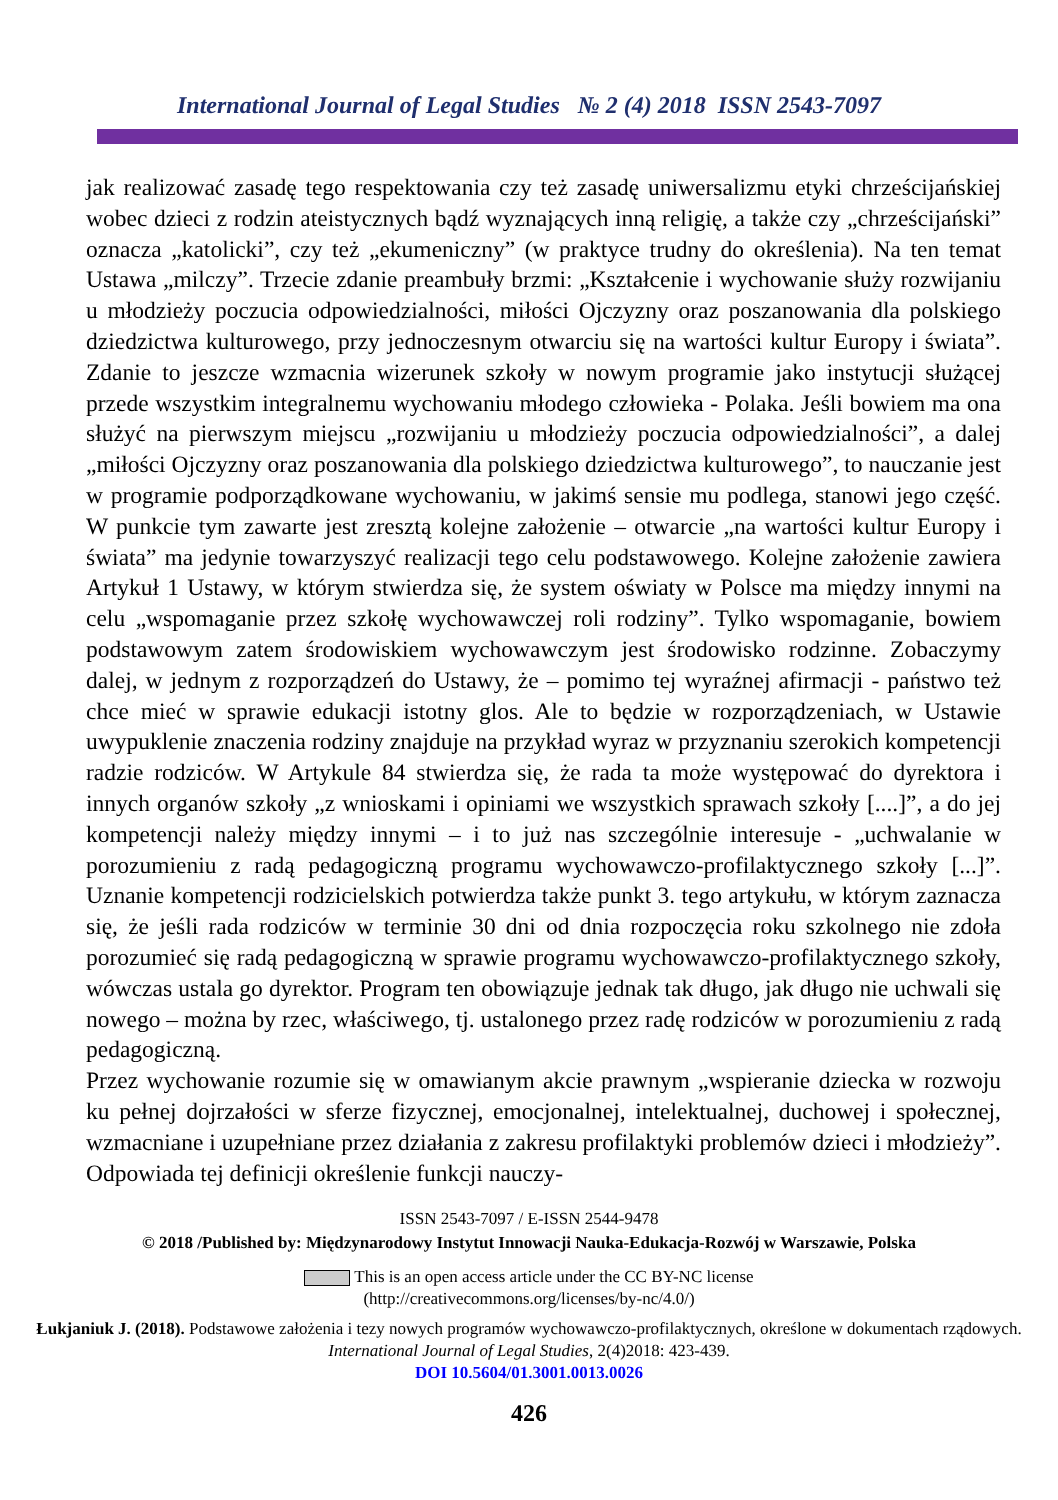International Journal of Legal Studies № 2 (4) 2018 ISSN 2543-7097
jak realizować zasadę tego respektowania czy też zasadę uniwersalizmu etyki chrześcijańskiej wobec dzieci z rodzin ateistycznych bądź wyznających inną religię, a także czy „chrześcijański” oznacza „katolicki”, czy też „ekumeniczny” (w praktyce trudny do określenia). Na ten temat Ustawa „milczy”. Trzecie zdanie preambuły brzmi: „Kształcenie i wychowanie służy rozwijaniu u młodzieży poczucia odpowiedzialności, miłości Ojczyzny oraz poszanowania dla polskiego dziedzictwa kulturowego, przy jednoczesnym otwarciu się na wartości kultur Europy i świata”. Zdanie to jeszcze wzmacnia wizerunek szkoły w nowym programie jako instytucji służącej przede wszystkim integralnemu wychowaniu młodego człowieka - Polaka. Jeśli bowiem ma ona służyć na pierwszym miejscu „rozwijaniu u młodzieży poczucia odpowiedzialności”, a dalej „miłości Ojczyzny oraz poszanowania dla polskiego dziedzictwa kulturowego”, to nauczanie jest w programie podporządkowane wychowaniu, w jakimś sensie mu podlega, stanowi jego część. W punkcie tym zawarte jest zresztą kolejne założenie – otwarcie „na wartości kultur Europy i świata” ma jedynie towarzyszyć realizacji tego celu podstawowego. Kolejne założenie zawiera Artykuł 1 Ustawy, w którym stwierdza się, że system oświaty w Polsce ma między innymi na celu „wspomaganie przez szkołę wychowawczej roli rodziny”. Tylko wspomaganie, bowiem podstawowym zatem środowiskiem wychowawczym jest środowisko rodzinne. Zobaczymy dalej, w jednym z rozporządzeń do Ustawy, że – pomimo tej wyraźnej afirmacji - państwo też chce mieć w sprawie edukacji istotny glos. Ale to będzie w rozporządzeniach, w Ustawie uwypuklenie znaczenia rodziny znajduje na przykład wyraz w przyznaniu szerokich kompetencji radzie rodziców. W Artykule 84 stwierdza się, że rada ta może występować do dyrektora i innych organów szkoły „z wnioskami i opiniami we wszystkich sprawach szkoły [....]”, a do jej kompetencji należy między innymi – i to już nas szczególnie interesuje - „uchwalanie w porozumieniu z radą pedagogiczną programu wychowawczo-profilaktycznego szkoły [...]”. Uznanie kompetencji rodzicielskich potwierdza także punkt 3. tego artykułu, w którym zaznacza się, że jeśli rada rodziców w terminie 30 dni od dnia rozpoczęcia roku szkolnego nie zdoła porozumieć się radą pedagogiczną w sprawie programu wychowawczo-profilaktycznego szkoły, wówczas ustala go dyrektor. Program ten obowiązuje jednak tak długo, jak długo nie uchwali się nowego – można by rzec, właściwego, tj. ustalonego przez radę rodziców w porozumieniu z radą pedagogiczną.
Przez wychowanie rozumie się w omawianym akcie prawnym „wspieranie dziecka w rozwoju ku pełnej dojrzałości w sferze fizycznej, emocjonalnej, intelektualnej, duchowej i społecznej, wzmacniane i uzupełniane przez działania z zakresu profilaktyki problemów dzieci i młodzieży”. Odpowiada tej definicji określenie funkcji nauczy-
ISSN 2543-7097 / E-ISSN 2544-9478
© 2018 /Published by: Międzynarodowy Instytut Innowacji Nauka-Edukacja-Rozwój w Warszawie, Polska
This is an open access article under the CC BY-NC license
(http://creativecommons.org/licenses/by-nc/4.0/)
Łukjaniuk J. (2018). Podstawowe założenia i tezy nowych programów wychowawczo-profilaktycznych, określone w dokumentach rządowych. International Journal of Legal Studies, 2(4)2018: 423-439.
DOI 10.5604/01.3001.0013.0026
426